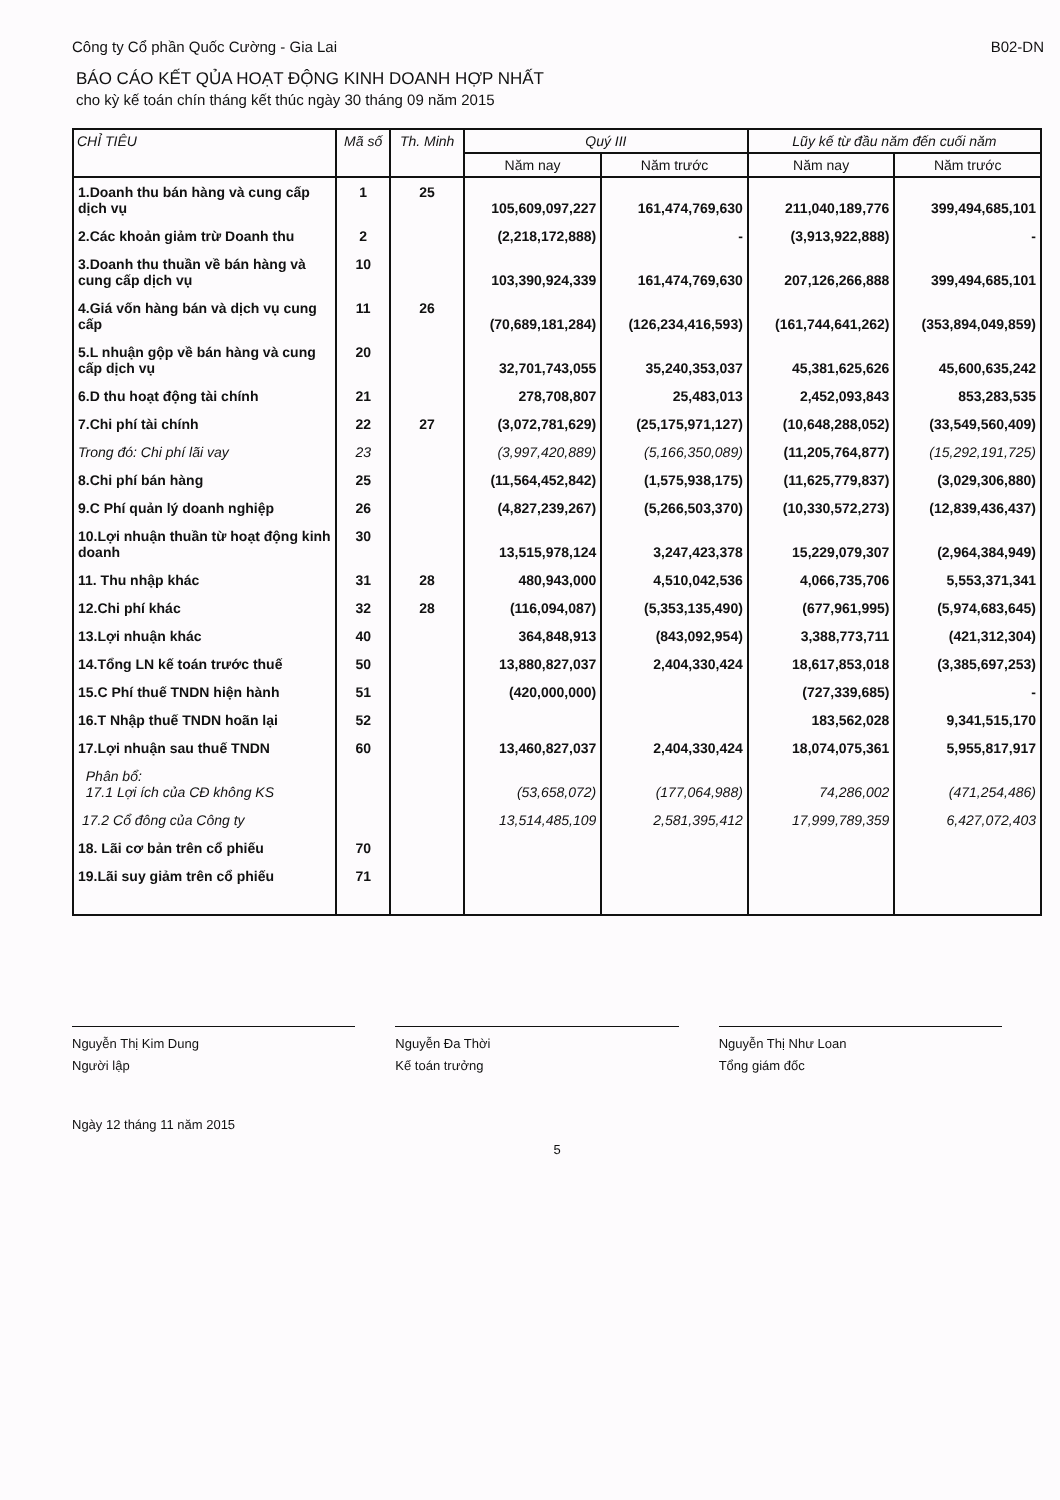Công ty Cổ phần Quốc Cường - Gia Lai B02-DN
BÁO CÁO KẾT QỦA HOẠT ĐỘNG KINH DOANH HỢP NHẤT
cho kỳ kế toán chín tháng kết thúc ngày 30 tháng 09 năm 2015
| CHỈ TIÊU | Mã số | Th. Minh | Quý III | | Lũy kế từ đầu năm đến cuối năm | |
| --- | --- | --- | --- | --- | --- | --- |
| | | | Năm nay | Năm trước | Năm nay | Năm trước |
| 1.Doanh thu bán hàng và cung cấp dịch vụ | 1 | 25 | 105,609,097,227 | 161,474,769,630 | 211,040,189,776 | 399,494,685,101 |
| 2.Các khoản giảm trừ Doanh thu | 2 | | (2,218,172,888) | - | (3,913,922,888) | - |
| 3.Doanh thu thuần về bán hàng và cung cấp dịch vụ | 10 | | 103,390,924,339 | 161,474,769,630 | 207,126,266,888 | 399,494,685,101 |
| 4.Giá vốn hàng bán và dịch vụ cung cấp | 11 | 26 | (70,689,181,284) | (126,234,416,593) | (161,744,641,262) | (353,894,049,859) |
| 5.L nhuận gộp về bán hàng và cung cấp dịch vụ | 20 | | 32,701,743,055 | 35,240,353,037 | 45,381,625,626 | 45,600,635,242 |
| 6.D thu hoạt động tài chính | 21 | | 278,708,807 | 25,483,013 | 2,452,093,843 | 853,283,535 |
| 7.Chi phí tài chính | 22 | 27 | (3,072,781,629) | (25,175,971,127) | (10,648,288,052) | (33,549,560,409) |
| Trong đó: Chi phí lãi vay | 23 | | (3,997,420,889) | (5,166,350,089) | (11,205,764,877) | (15,292,191,725) |
| 8.Chi phí bán hàng | 25 | | (11,564,452,842) | (1,575,938,175) | (11,625,779,837) | (3,029,306,880) |
| 9.C Phí quản lý doanh nghiệp | 26 | | (4,827,239,267) | (5,266,503,370) | (10,330,572,273) | (12,839,436,437) |
| 10.Lợi nhuận thuần từ hoạt động kinh doanh | 30 | | 13,515,978,124 | 3,247,423,378 | 15,229,079,307 | (2,964,384,949) |
| 11. Thu nhập khác | 31 | 28 | 480,943,000 | 4,510,042,536 | 4,066,735,706 | 5,553,371,341 |
| 12.Chi phí khác | 32 | 28 | (116,094,087) | (5,353,135,490) | (677,961,995) | (5,974,683,645) |
| 13.Lợi nhuận khác | 40 | | 364,848,913 | (843,092,954) | 3,388,773,711 | (421,312,304) |
| 14.Tổng LN kế toán trước thuế | 50 | | 13,880,827,037 | 2,404,330,424 | 18,617,853,018 | (3,385,697,253) |
| 15.C Phí thuế TNDN hiện hành | 51 | | (420,000,000) | | (727,339,685) | - |
| 16.T Nhập thuế TNDN hoãn lại | 52 | | | | 183,562,028 | 9,341,515,170 |
| 17.Lợi nhuận sau thuế TNDN | 60 | | 13,460,827,037 | 2,404,330,424 | 18,074,075,361 | 5,955,817,917 |
| Phân bổ: 17.1 Lợi ích của CĐ không KS | | | (53,658,072) | (177,064,988) | 74,286,002 | (471,254,486) |
| 17.2 Cổ đông của Công ty | | | 13,514,485,109 | 2,581,395,412 | 17,999,789,359 | 6,427,072,403 |
| 18. Lãi cơ bản trên cổ phiếu | 70 | | | | | |
| 19.Lãi suy giảm trên cổ phiếu | 71 | | | | | |
Nguyễn Thị Kim Dung
Người lập
Nguyễn Đa Thời
Kế toán trưởng
Nguyễn Thị Như Loan
Tổng giám đốc
Ngày 12 tháng 11 năm 2015
5